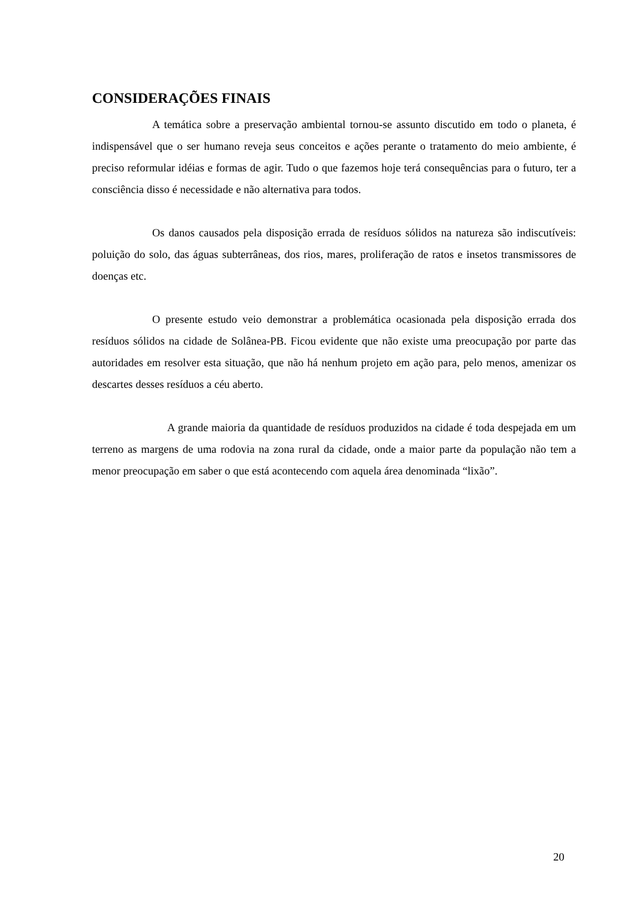CONSIDERAÇÕES FINAIS
A temática sobre a preservação ambiental tornou-se assunto discutido em todo o planeta, é indispensável que o ser humano reveja seus conceitos e ações perante o tratamento do meio ambiente, é preciso reformular idéias e formas de agir. Tudo o que fazemos hoje terá consequências para o futuro, ter a consciência disso é necessidade e não alternativa para todos.
Os danos causados pela disposição errada de resíduos sólidos na natureza são indiscutíveis: poluição do solo, das águas subterrâneas, dos rios, mares, proliferação de ratos e insetos transmissores de doenças etc.
O presente estudo veio demonstrar a problemática ocasionada pela disposição errada dos resíduos sólidos na cidade de Solânea-PB. Ficou evidente que não existe uma preocupação por parte das autoridades em resolver esta situação, que não há nenhum projeto em ação para, pelo menos, amenizar os descartes desses resíduos a céu aberto.
A grande maioria da quantidade de resíduos produzidos na cidade é toda despejada em um terreno as margens de uma rodovia na zona rural da cidade, onde a maior parte da população não tem a menor preocupação em saber o que está acontecendo com aquela área denominada “lixão”.
20